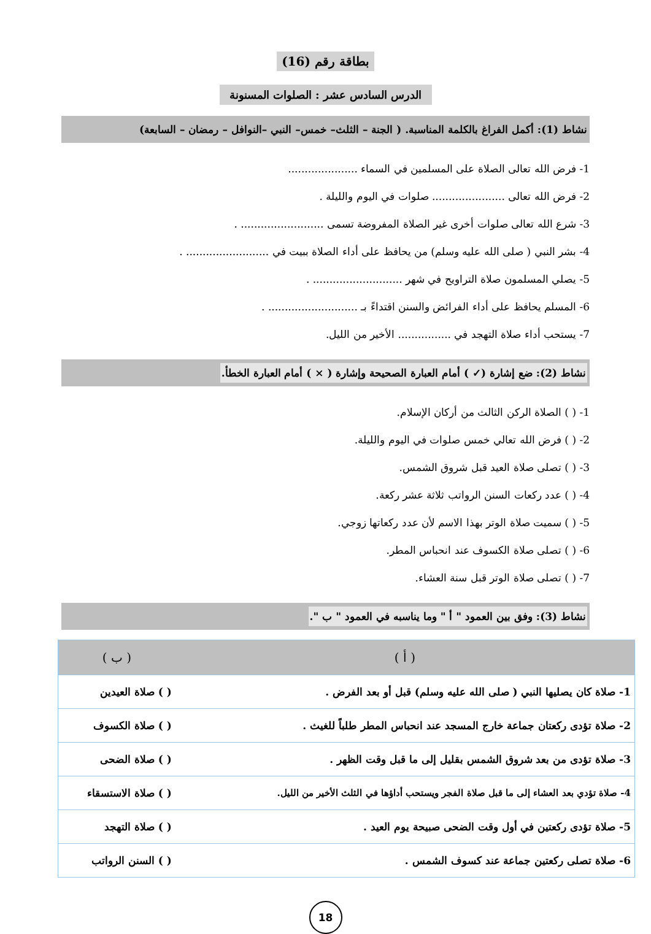بطاقة رقم (16)
الدرس السادس عشر : الصلوات المسنونة
نشاط (1): أكمل الفراغ بالكلمة المناسبة. ( الجنة – الثلث– خمس– النبي –النوافل – رمضان – السابعة)
1- فرض الله تعالى الصلاة على المسلمين في السماء .....................
2- فرض الله تعالى ...................... صلوات في اليوم والليلة .
3- شرع الله تعالى صلوات أخرى غير الصلاة المفروضة تسمى ......................... .
4- بشر النبي ( صلى الله عليه وسلم) من يحافظ على أداء الصلاة ببيت في ......................... .
5- يصلي المسلمون صلاة التراويح في شهر ........................... .
6- المسلم يحافظ على أداء الفرائض والسنن اقتداءً بـ ........................... .
7- يستحب أداء صلاة التهجد في ................ الأخير من الليل.
نشاط (2): ضع إشارة (✓ ) أمام العبارة الصحيحة وإشارة ( × ) أمام العبارة الخطأ.
1- ( ) الصلاة الركن الثالث من أركان الإسلام.
2- ( ) فرض الله تعالي خمس صلوات في اليوم والليلة.
3- ( ) تصلى صلاة العيد قبل شروق الشمس.
4- ( ) عدد ركعات السنن الرواتب ثلاثة عشر ركعة.
5- ( ) سميت صلاة الوتر بهذا الاسم لأن عدد ركعاتها زوجي.
6- ( ) تصلى صلاة الكسوف عند انحباس المطر.
7- ( ) تصلى صلاة الوتر قبل سنة العشاء.
نشاط (3): وفق بين العمود " أ " وما يناسبه في العمود " ب ".
| ( أ ) | ( ب ) |
| --- | --- |
| 1- صلاة كان يصليها النبي ( صلى الله عليه وسلم) قبل أو بعد الفرض . | ( ) صلاة العيدين |
| 2- صلاة تؤدى ركعتان جماعة خارج المسجد عند انحباس المطر طلباً للغيث . | ( ) صلاة الكسوف |
| 3- صلاة تؤدى من بعد شروق الشمس بقليل إلى ما قبل وقت الظهر . | ( ) صلاة الضحى |
| 4- صلاة تؤدي بعد العشاء إلى ما قبل صلاة الفجر ويستحب أداؤها في الثلث الأخير من الليل. | ( ) صلاة الاستسقاء |
| 5- صلاة تؤدى ركعتين في أول وقت الضحى صبيحة يوم العيد . | ( ) صلاة التهجد |
| 6- صلاة تصلى ركعتين جماعة عند كسوف الشمس . | ( ) السنن الرواتب |
18